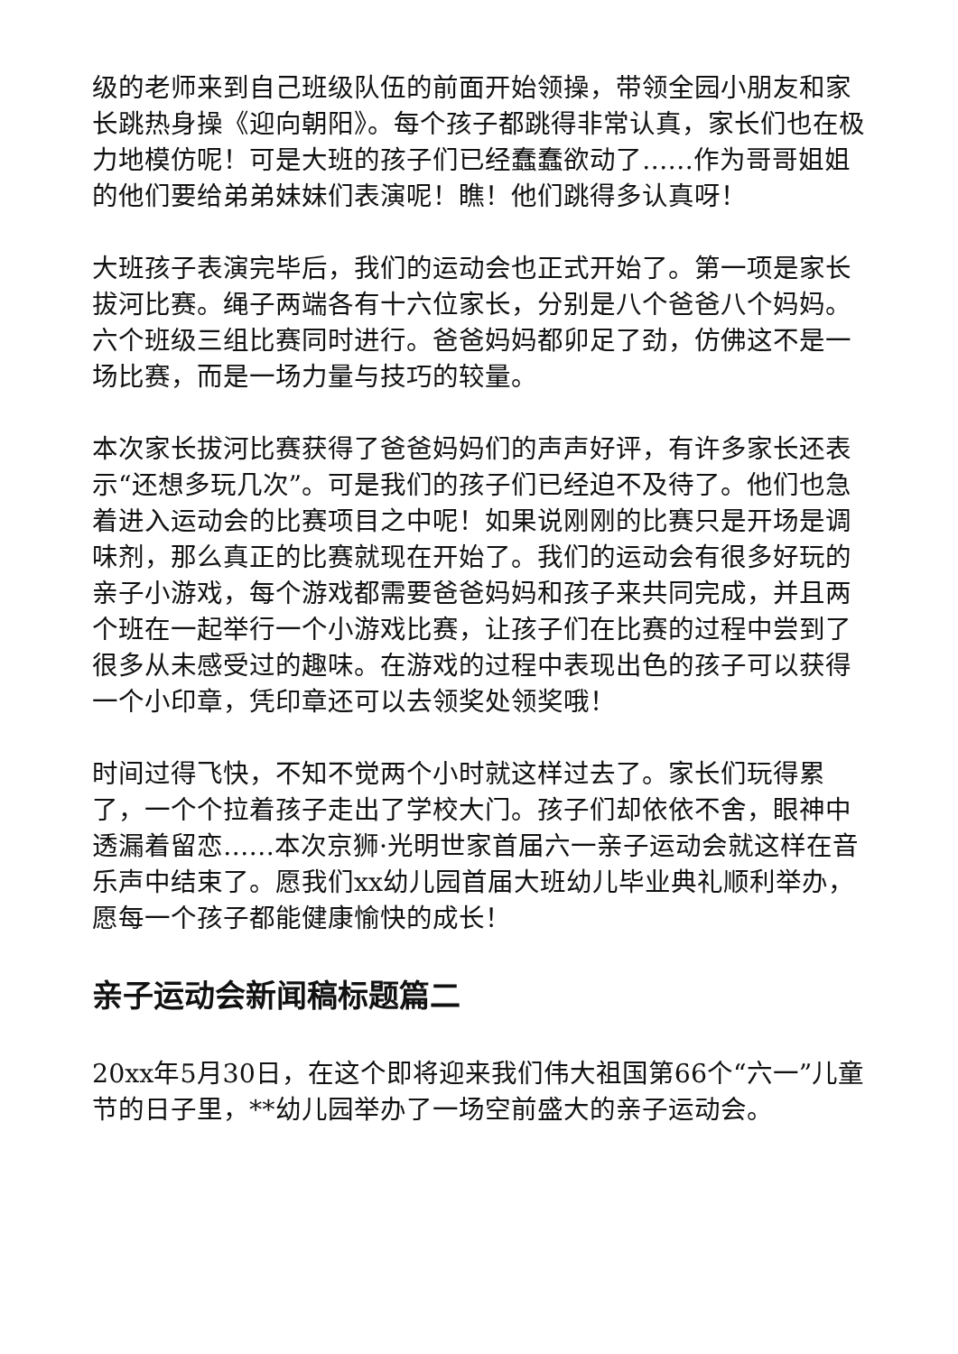级的老师来到自己班级队伍的前面开始领操，带领全园小朋友和家长跳热身操《迎向朝阳》。每个孩子都跳得非常认真，家长们也在极力地模仿呢！可是大班的孩子们已经蠢蠢欲动了……作为哥哥姐姐的他们要给弟弟妹妹们表演呢！瞧！他们跳得多认真呀！
大班孩子表演完毕后，我们的运动会也正式开始了。第一项是家长拔河比赛。绳子两端各有十六位家长，分别是八个爸爸八个妈妈。六个班级三组比赛同时进行。爸爸妈妈都卯足了劲，仿佛这不是一场比赛，而是一场力量与技巧的较量。
本次家长拔河比赛获得了爸爸妈妈们的声声好评，有许多家长还表示“还想多玩几次”。可是我们的孩子们已经迫不及待了。他们也急着进入运动会的比赛项目之中呢！如果说刚刚的比赛只是开场是调味剂，那么真正的比赛就现在开始了。我们的运动会有很多好玩的亲子小游戏，每个游戏都需要爸爸妈妈和孩子来共同完成，并且两个班在一起举行一个小游戏比赛，让孩子们在比赛的过程中尝到了很多从未感受过的趣味。在游戏的过程中表现出色的孩子可以获得一个小印章，凭印章还可以去领奖处领奖哦！
时间过得飞快，不知不觉两个小时就这样过去了。家长们玩得累了，一个个拉着孩子走出了学校大门。孩子们却依依不舍，眼神中透漏着留恋……本次京狮·光明世家首届六一亲子运动会就这样在音乐声中结束了。愿我们xx幼儿园首届大班幼儿毕业典礼顺利举办，愿每一个孩子都能健康愉快的成长！
亲子运动会新闻稿标题篇二
20xx年5月30日，在这个即将迎来我们伟大祖国第66个“六一”儿童节的日子里，**幼儿园举办了一场空前盛大的亲子运动会。